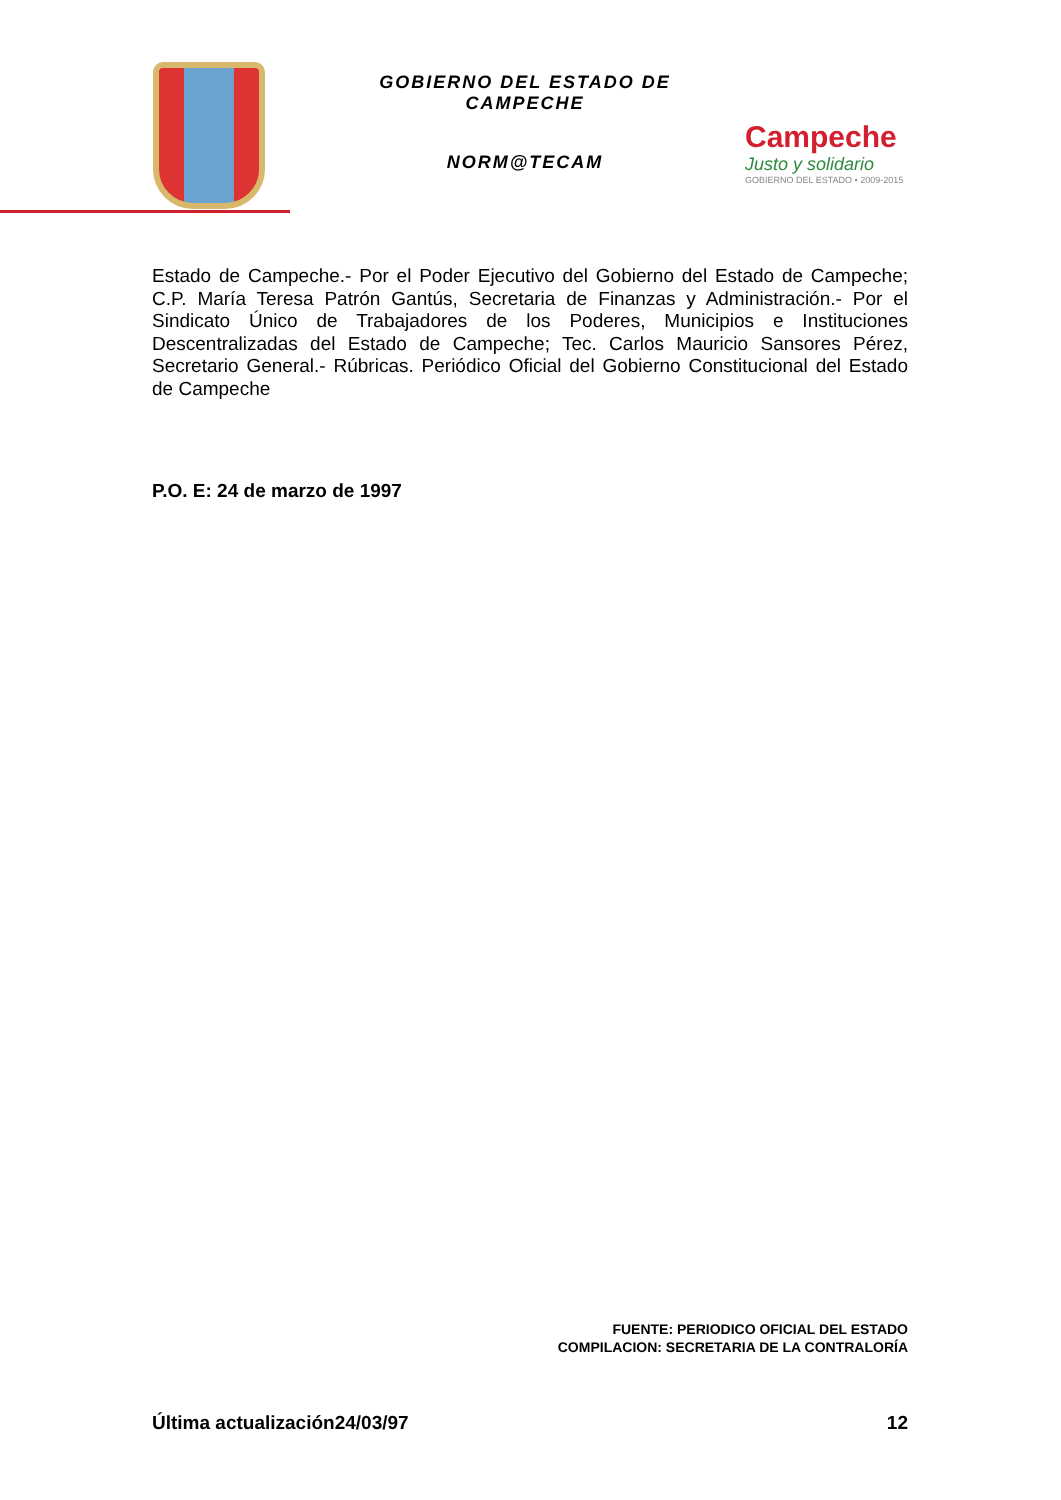GOBIERNO DEL ESTADO DE CAMPECHE
NORM@TECAM
Campeche
Justo y solidario
GOBIERNO DEL ESTADO • 2009-2015
Estado de Campeche.- Por el Poder Ejecutivo del Gobierno del Estado de Campeche; C.P. María Teresa Patrón Gantús, Secretaria de Finanzas y Administración.- Por el Sindicato Único de Trabajadores de los Poderes, Municipios e Instituciones Descentralizadas del Estado de Campeche; Tec. Carlos Mauricio Sansores Pérez, Secretario General.- Rúbricas. Periódico Oficial del Gobierno Constitucional del Estado de Campeche
P.O. E: 24 de marzo de 1997
FUENTE: PERIODICO OFICIAL DEL ESTADO
COMPILACION: SECRETARIA DE LA CONTRALORÍA
Última actualización24/03/97 12